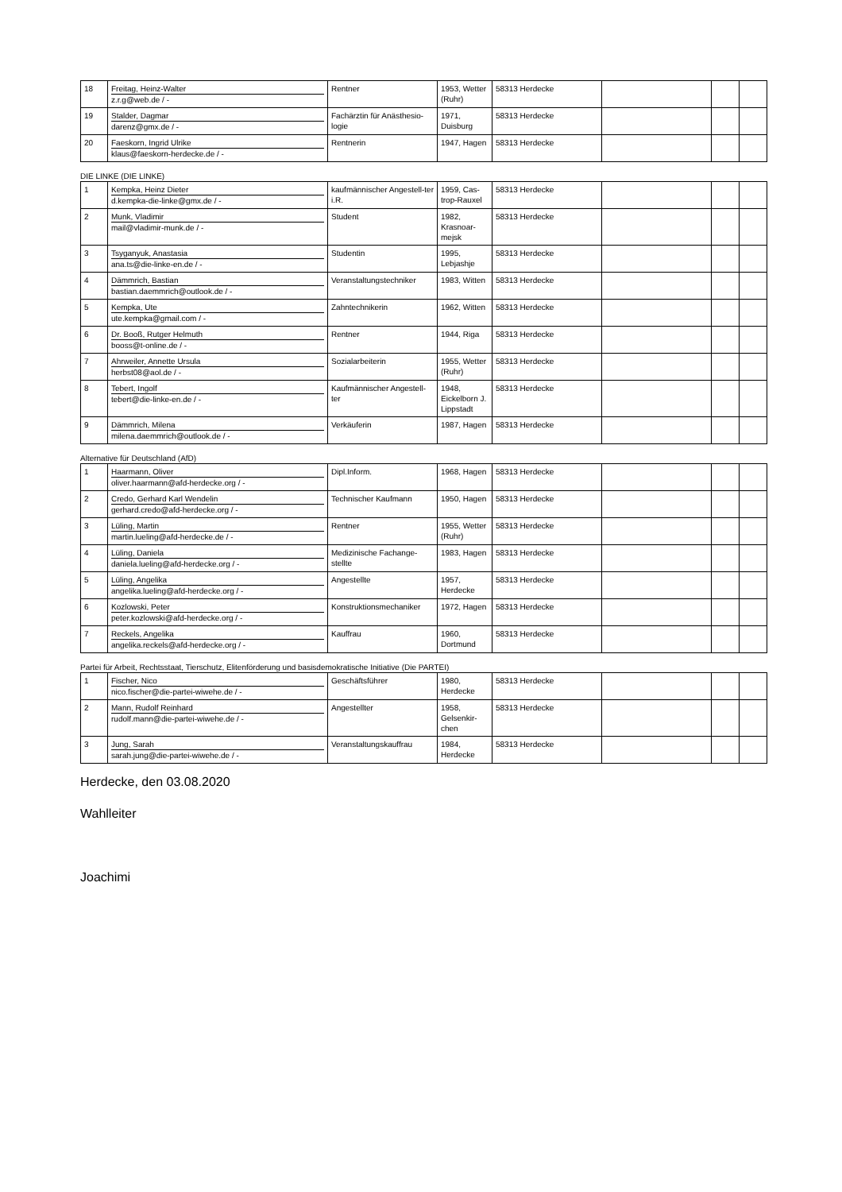| 18 | Freitag, Heinz-Walter z.r.g@web.de / - | Rentner | 1953, Wetter (Ruhr) | 58313 Herdecke | | | |
| 19 | Stalder, Dagmar darenz@gmx.de / - | Fachärztin für Anästhesio-logie | 1971, Duisburg | 58313 Herdecke | | | |
| 20 | Faeskorn, Ingrid Ulrike klaus@faeskorn-herdecke.de / - | Rentnerin | 1947, Hagen | 58313 Herdecke | | | |
DIE LINKE (DIE LINKE)
| 1 | Kempka, Heinz Dieter d.kempka-die-linke@gmx.de / - | kaufmännischer Angestell-ter i.R. | 1959, Cas-trop-Rauxel | 58313 Herdecke | | | |
| 2 | Munk, Vladimir mail@vladimir-munk.de / - | Student | 1982, Krasnoar-mejsk | 58313 Herdecke | | | |
| 3 | Tsyganyuk, Anastasia ana.ts@die-linke-en.de / - | Studentin | 1995, Lebjashje | 58313 Herdecke | | | |
| 4 | Dämmrich, Bastian bastian.daemmrich@outlook.de / - | Veranstaltungstechniker | 1983, Witten | 58313 Herdecke | | | |
| 5 | Kempka, Ute ute.kempka@gmail.com / - | Zahntechnikerin | 1962, Witten | 58313 Herdecke | | | |
| 6 | Dr. Booß, Rutger Helmuth booss@t-online.de / - | Rentner | 1944, Riga | 58313 Herdecke | | | |
| 7 | Ahrweiler, Annette Ursula herbst08@aol.de / - | Sozialarbeiterin | 1955, Wetter (Ruhr) | 58313 Herdecke | | | |
| 8 | Tebert, Ingolf tebert@die-linke-en.de / - | Kaufmännischer Angestell-ter | 1948, Eickelborn J. Lippstadt | 58313 Herdecke | | | |
| 9 | Dämmrich, Milena milena.daemmrich@outlook.de / - | Verkäuferin | 1987, Hagen | 58313 Herdecke | | | |
Alternative für Deutschland (AfD)
| 1 | Haarmann, Oliver oliver.haarmann@afd-herdecke.org / - | Dipl.Inform. | 1968, Hagen | 58313 Herdecke | | | |
| 2 | Credo, Gerhard Karl Wendelin gerhard.credo@afd-herdecke.org / - | Technischer Kaufmann | 1950, Hagen | 58313 Herdecke | | | |
| 3 | Lüling, Martin martin.lueling@afd-herdecke.de / - | Rentner | 1955, Wetter (Ruhr) | 58313 Herdecke | | | |
| 4 | Lüling, Daniela daniela.lueling@afd-herdecke.org / - | Medizinische Fachange-stellte | 1983, Hagen | 58313 Herdecke | | | |
| 5 | Lüling, Angelika angelika.lueling@afd-herdecke.org / - | Angestellte | 1957, Herdecke | 58313 Herdecke | | | |
| 6 | Kozlowski, Peter peter.kozlowski@afd-herdecke.org / - | Konstruktionsmechaniker | 1972, Hagen | 58313 Herdecke | | | |
| 7 | Reckels, Angelika angelika.reckels@afd-herdecke.org / - | Kauffrau | 1960, Dortmund | 58313 Herdecke | | | |
Partei für Arbeit, Rechtsstaat, Tierschutz, Elitenförderung und basisdemokratische Initiative (Die PARTEI)
| 1 | Fischer, Nico nico.fischer@die-partei-wiwehe.de / - | Geschäftsführer | 1980, Herdecke | 58313 Herdecke | | | |
| 2 | Mann, Rudolf Reinhard rudolf.mann@die-partei-wiwehe.de / - | Angestellter | 1958, Gelsenkir-chen | 58313 Herdecke | | | |
| 3 | Jung, Sarah sarah.jung@die-partei-wiwehe.de / - | Veranstaltungskauffrau | 1984, Herdecke | 58313 Herdecke | | | |
Herdecke, den 03.08.2020
Wahlleiter
Joachimi